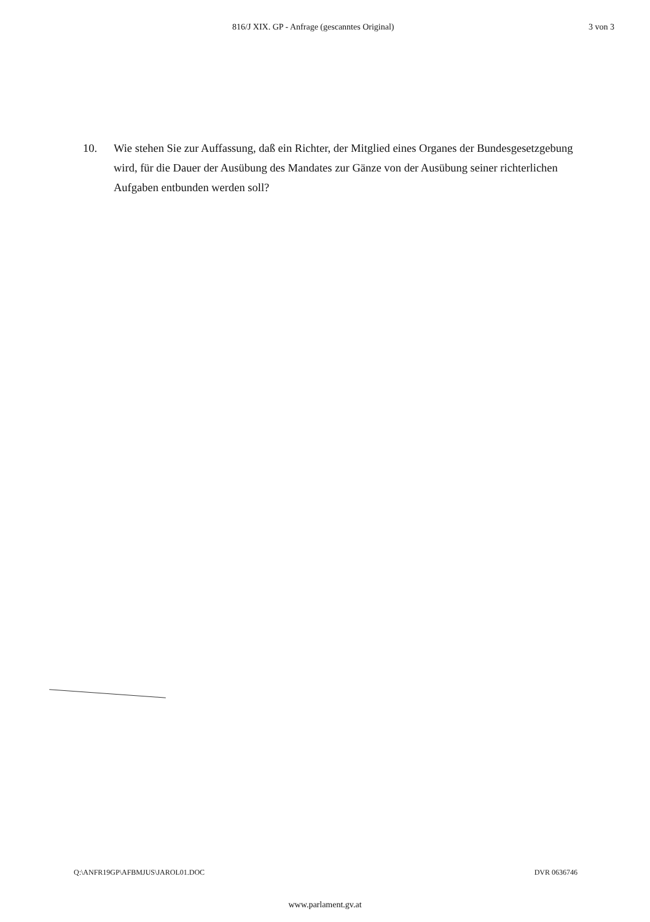816/J XIX. GP - Anfrage (gescanntes Original) 3 von 3
10. Wie stehen Sie zur Auffassung, daß ein Richter, der Mitglied eines Organes der Bundesgesetzgebung wird, für die Dauer der Ausübung des Mandates zur Gänze von der Ausübung seiner richterlichen Aufgaben entbunden werden soll?
Q:\ANFR19GP\AFBMJUS\JAROL01.DOC DVR 0636746
www.parlament.gv.at